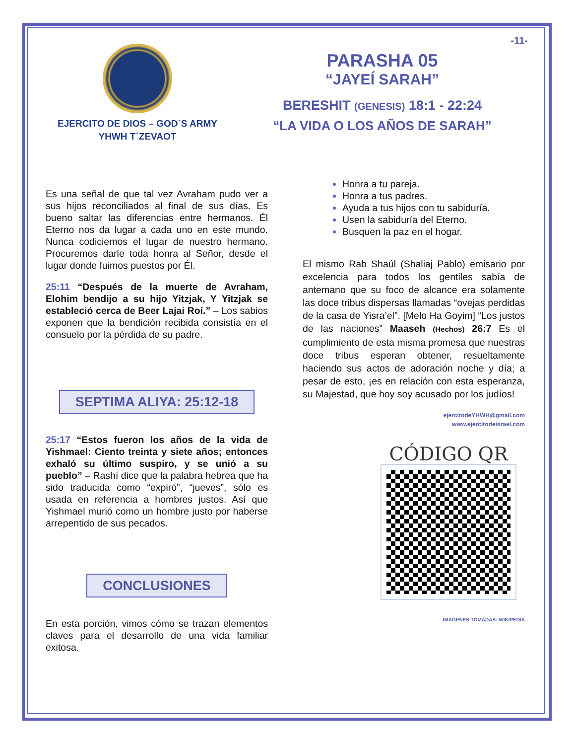EJERCITO DE DIOS – GOD´S ARMY
YHWH T´ZEVAOT
-11-
PARASHA 05
“JAYEÍ SARAH”
BERESHIT (GENESIS) 18:1 - 22:24
“LA VIDA O LOS AÑOS DE SARAH”
Es una señal de que tal vez Avraham pudo ver a sus hijos reconciliados al final de sus días. Es bueno saltar las diferencias entre hermanos. Él Eterno nos da lugar a cada uno en este mundo. Nunca codiciemos el lugar de nuestro hermano. Procuremos darle toda honra al Señor, desde el lugar donde fuimos puestos por Él.
25:11 “Después de la muerte de Avraham, Elohim bendijo a su hijo Yitzjak, Y Yitzjak se estableció cerca de Beer Lajai Roí.” – Los sabios exponen que la bendición recibida consistía en el consuelo por la pérdida de su padre.
SEPTIMA ALIYA: 25:12-18
25:17 “Estos fueron los años de la vida de Yishmael: Ciento treinta y siete años; entonces exhaló su último suspiro, y se unió a su pueblo” – Rashí dice que la palabra hebrea que ha sido traducida como “expiró”, “jueves”, sólo es usada en referencia a hombres justos. Así que Yishmael murió como un hombre justo por haberse arrepentido de sus pecados.
CONCLUSIONES
En esta porción, vimos cómo se trazan elementos claves para el desarrollo de una vida familiar exitosa.
Honra a tu pareja.
Honra a tus padres.
Ayuda a tus hijos con tu sabiduría.
Usen la sabiduría del Eterno.
Busquen la paz en el hogar.
El mismo Rab Shaúl (Shaliaj Pablo) emisario por excelencia para todos los gentiles sabía de antemano que su foco de alcance era solamente las doce tribus dispersas llamadas “ovejas perdidas de la casa de Yisra’el”. [Melo Ha Goyim] “Los justos de las naciones” Maaseh (Hechos) 26:7 Es el cumplimiento de esta misma promesa que nuestras doce tribus esperan obtener, resueltamente haciendo sus actos de adoración noche y día; a pesar de esto, ¡es en relación con esta esperanza, su Majestad, que hoy soy acusado por los judíos!
ejercitodeYHWH@gmail.com
www.ejercitodeisrael.com
CÓDIGO QR
IMÁGENES TOMADAS: WIKIPEDIA